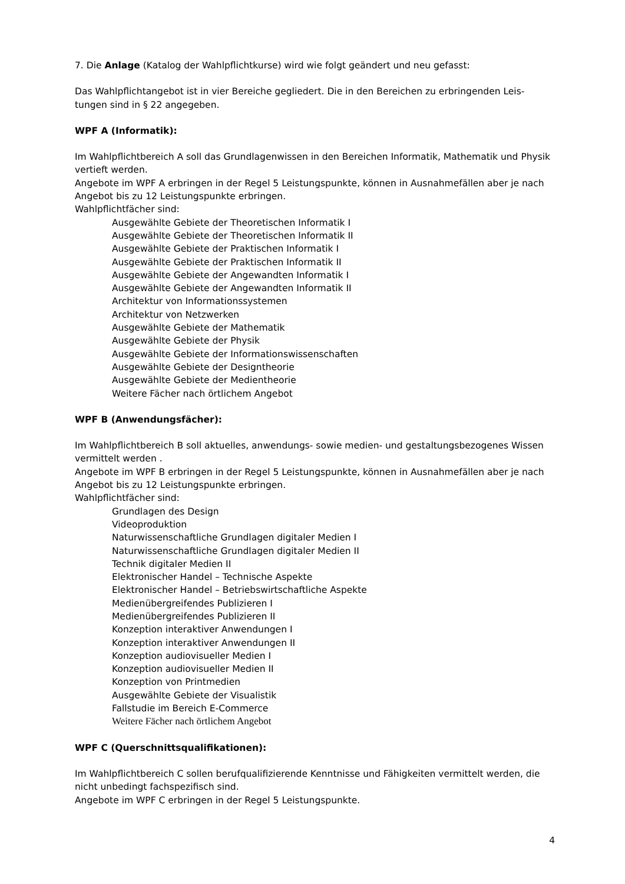7. Die Anlage (Katalog der Wahlpflichtkurse) wird wie folgt geändert und neu gefasst:
Das Wahlpflichtangebot ist in vier Bereiche gegliedert. Die in den Bereichen zu erbringenden Leis-tungen sind in § 22 angegeben.
WPF A (Informatik):
Im Wahlpflichtbereich A soll das Grundlagenwissen in den Bereichen Informatik, Mathematik und Physik vertieft werden.
Angebote im WPF A erbringen in der Regel 5 Leistungspunkte, können in Ausnahmefällen aber je nach Angebot bis zu 12 Leistungspunkte erbringen.
Wahlpflichtfächer sind:
Ausgewählte Gebiete der Theoretischen Informatik I
Ausgewählte Gebiete der Theoretischen Informatik II
Ausgewählte Gebiete der Praktischen Informatik I
Ausgewählte Gebiete der Praktischen Informatik II
Ausgewählte Gebiete der Angewandten Informatik I
Ausgewählte Gebiete der Angewandten Informatik II
Architektur von Informationssystemen
Architektur von Netzwerken
Ausgewählte Gebiete der Mathematik
Ausgewählte Gebiete der Physik
Ausgewählte Gebiete der Informationswissenschaften
Ausgewählte Gebiete der Designtheorie
Ausgewählte Gebiete der Medientheorie
Weitere Fächer nach örtlichem Angebot
WPF B (Anwendungsfächer):
Im Wahlpflichtbereich B soll aktuelles, anwendungs- sowie medien- und gestaltungsbezogenes Wissen vermittelt werden .
Angebote im WPF B erbringen in der Regel 5 Leistungspunkte, können in Ausnahmefällen aber je nach Angebot bis zu 12 Leistungspunkte erbringen.
Wahlpflichtfächer sind:
Grundlagen des Design
Videoproduktion
Naturwissenschaftliche Grundlagen digitaler Medien I
Naturwissenschaftliche Grundlagen digitaler Medien II
Technik digitaler Medien II
Elektronischer Handel – Technische Aspekte
Elektronischer Handel – Betriebswirtschaftliche Aspekte
Medienübergreifendes Publizieren I
Medienübergreifendes Publizieren II
Konzeption interaktiver Anwendungen I
Konzeption interaktiver Anwendungen II
Konzeption audiovisueller Medien I
Konzeption audiovisueller Medien II
Konzeption von Printmedien
Ausgewählte Gebiete der Visualistik
Fallstudie im Bereich E-Commerce
Weitere Fächer nach örtlichem Angebot
WPF C (Querschnittsqualifikationen):
Im Wahlpflichtbereich C sollen berufqualifizierende Kenntnisse und Fähigkeiten vermittelt werden, die nicht unbedingt fachspezifisch sind.
Angebote im WPF C erbringen in der Regel 5 Leistungspunkte.
4